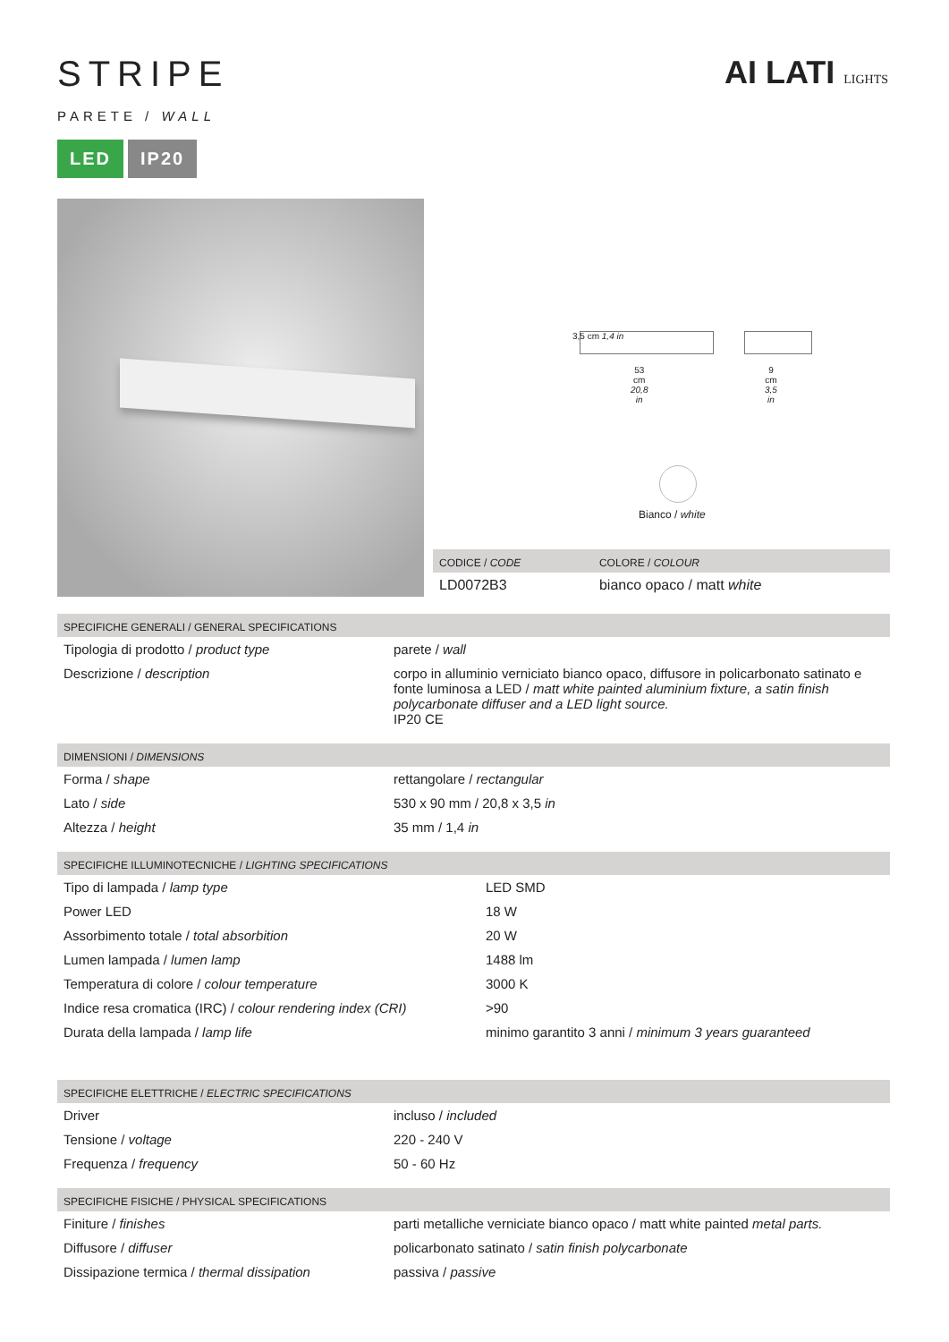STRIPE
PARETE / WALL
LED IP20
AI LATI LIGHTS
3,5 cm 1,4 in
53 cm
20,8 in
9 cm
3,5 in
Bianco / white
| CODICE / CODE | COLORE / COLOUR |
| --- | --- |
| LD0072B3 | bianco opaco / matt white |
| SPECIFICHE GENERALI / GENERAL SPECIFICATIONS | |
| --- | --- |
| Tipologia di prodotto / product type | parete / wall |
| Descrizione / description | corpo in alluminio verniciato bianco opaco, diffusore in policarbonato satinato e fonte luminosa a LED / matt white painted aluminium fixture, a satin finish polycarbonate diffuser and a LED light source. IP20 CE |
| DIMENSIONI / DIMENSIONS | |
| --- | --- |
| Forma / shape | rettangolare / rectangular |
| Lato / side | 530 x 90 mm / 20,8 x 3,5 in |
| Altezza / height | 35 mm / 1,4 in |
| SPECIFICHE ILLUMINOTECNICHE / LIGHTING SPECIFICATIONS | |
| --- | --- |
| Tipo di lampada / lamp type | LED SMD |
| Power LED | 18 W |
| Assorbimento totale / total absorbition | 20 W |
| Lumen lampada / lumen lamp | 1488 lm |
| Temperatura di colore / colour temperature | 3000 K |
| Indice resa cromatica (IRC) / colour rendering index (CRI) | >90 |
| Durata della lampada / lamp life | minimo garantito 3 anni / minimum 3 years guaranteed |
| SPECIFICHE ELETTRICHE / ELECTRIC SPECIFICATIONS | |
| --- | --- |
| Driver | incluso / included |
| Tensione / voltage | 220 - 240 V |
| Frequenza / frequency | 50 - 60 Hz |
| SPECIFICHE FISICHE / PHYSICAL SPECIFICATIONS | |
| --- | --- |
| Finiture / finishes | parti metalliche verniciate bianco opaco / matt white painted metal parts. |
| Diffusore / diffuser | policarbonato satinato / satin finish polycarbonate |
| Dissipazione termica / thermal dissipation | passiva / passive |